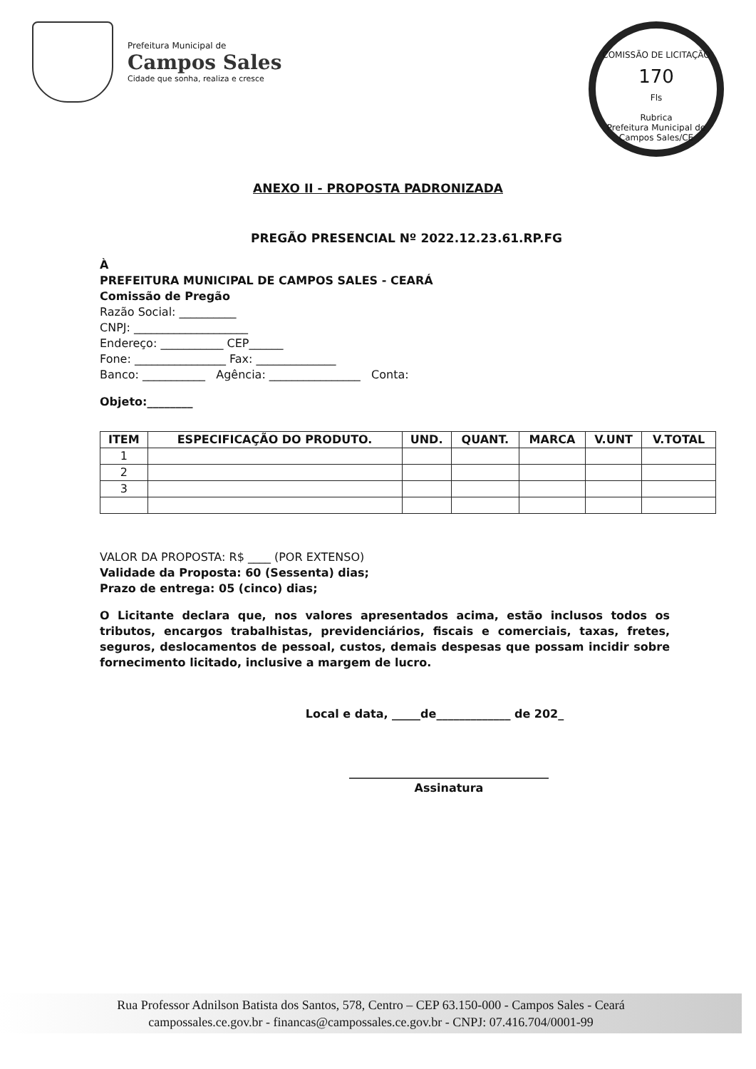Prefeitura Municipal de
Campos Sales
Cidade que sonha, realiza e cresce
COMISSÃO DE LICITAÇÃO
170
Fls
Rubrica
Prefeitura Municipal de Campos Sales/CE
ANEXO II - PROPOSTA PADRONIZADA
PREGÃO PRESENCIAL Nº 2022.12.23.61.RP.FG
À
PREFEITURA MUNICIPAL DE CAMPOS SALES - CEARÁ
Comissão de Pregão
Razão Social: __________
CNPJ: ____________________
Endereço: ___________ CEP______
Fone: ________________ Fax: ______________
Banco: ___________ Agência: ________________ Conta:
Objeto:________
| ITEM | ESPECIFICAÇÃO DO PRODUTO. | UND. | QUANT. | MARCA | V.UNT | V.TOTAL |
| --- | --- | --- | --- | --- | --- | --- |
| 1 | | | | | | |
| 2 | | | | | | |
| 3 | | | | | | |
VALOR DA PROPOSTA: R$ ____ (POR EXTENSO)
Validade da Proposta: 60 (Sessenta) dias;
Prazo de entrega: 05 (cinco) dias;
O Licitante declara que, nos valores apresentados acima, estão inclusos todos os tributos, encargos trabalhistas, previdenciários, fiscais e comerciais, taxas, fretes, seguros, deslocamentos de pessoal, custos, demais despesas que possam incidir sobre fornecimento licitado, inclusive a margem de lucro.
Local e data, _____de_____________ de 202_
___________________________________
Assinatura
Rua Professor Adnilson Batista dos Santos, 578, Centro – CEP 63.150-000 - Campos Sales - Ceará
campossales.ce.gov.br - financas@campossales.ce.gov.br - CNPJ: 07.416.704/0001-99